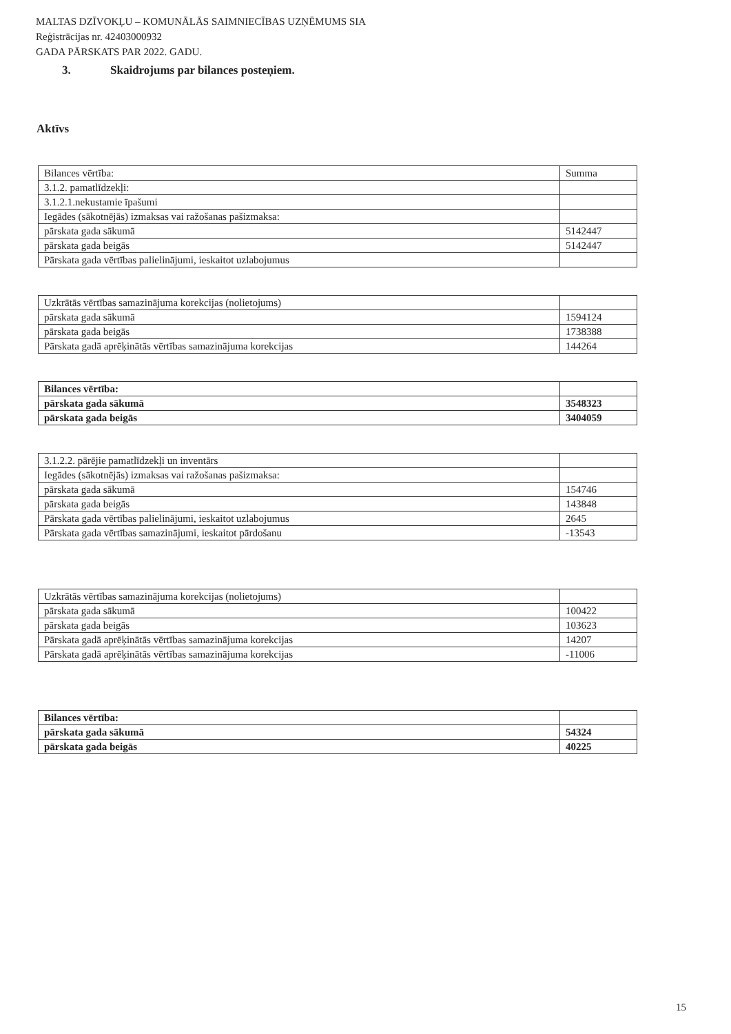MALTAS DZĪVOKĻU – KOMUNĀLĀS SAIMNIECĪBAS UZŅĒMUMS SIA
Reģistrācijas nr. 42403000932
GADA PĀRSKATS PAR 2022. GADU.
3. Skaidrojums par bilances posteņiem.
Aktīvs
| Bilances vērtība: | Summa |
| --- | --- |
| 3.1.2. pamatlīdzekļi: | |
| 3.1.2.1.nekustamie īpašumi | |
| Iegādes (sākotnējās) izmaksas vai ražošanas pašizmaksa: | |
| pārskata gada sākumā | 5142447 |
| pārskata gada beigās | 5142447 |
| Pārskata gada vērtības palielinājumi, ieskaitot uzlabojumus | |
| Uzkrātās vērtības samazinājuma korekcijas (nolietojums) | |
| pārskata gada sākumā | 1594124 |
| pārskata gada beigās | 1738388 |
| Pārskata gadā aprēķinātās vērtības samazinājuma korekcijas | 144264 |
| Bilances vērtība: | |
| pārskata gada sākumā | 3548323 |
| pārskata gada beigās | 3404059 |
| 3.1.2.2. pārējie pamatlīdzekļi un inventārs | |
| Iegādes (sākotnējās) izmaksas vai ražošanas pašizmaksa: | |
| pārskata gada sākumā | 154746 |
| pārskata gada beigās | 143848 |
| Pārskata gada vērtības palielinājumi, ieskaitot uzlabojumus | 2645 |
| Pārskata gada vērtības samazinājumi, ieskaitot pārdošanu | -13543 |
| Uzkrātās vērtības samazinājuma korekcijas (nolietojums) | |
| pārskata gada sākumā | 100422 |
| pārskata gada beigās | 103623 |
| Pārskata gadā aprēķinātās vērtības samazinājuma korekcijas | 14207 |
| Pārskata gadā aprēķinātās vērtības samazinājuma korekcijas | -11006 |
| Bilances vērtība: | |
| pārskata gada sākumā | 54324 |
| pārskata gada beigās | 40225 |
15